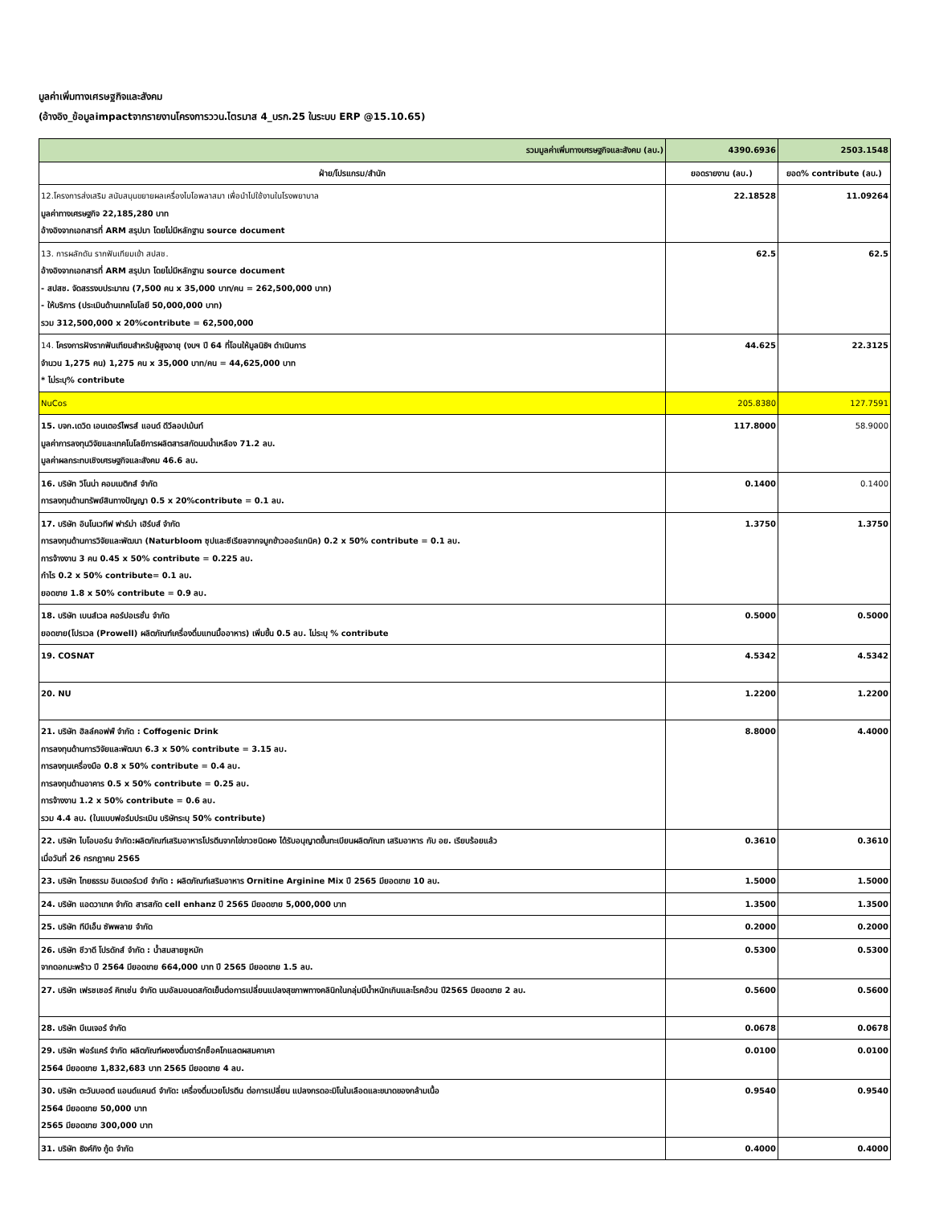มูลค่าเพิ่มทางเศรษฐกิจและสังคม
(อ้างอิง_ข้อมูลimpactจากรายงานโครงการววน.ไตรมาส 4_บรก.25 ในระบบ ERP @15.10.65)
| รวมมูลค่าเพิ่มทางเศรษฐกิจและสังคม (ลบ.) | 4390.6936 | 2503.1548 |
| ฝ่าย/โปรแกรม/สำนัก | ยอดรายงาน (ลบ.) | ยอด% contribute (ลบ.) |
| 12.โครงการส่งเสริม สนับสนุนขยายผลเครื่องไบโอพลาสมา เพื่อนำไปใช้งานในโรงพยาบาล มูลค่าทางเศรษฐกิจ 22,185,280 บาท อ้างอิงจากเอกสารที่ ARM สรุปมา โดยไม่มีหลักฐาน source document | 22.18528 | 11.09264 |
| 13. การผลักดัน รากฟันเทียมเข้า สปสช. อ้างอิงจากเอกสารที่ ARM สรุปมา โดยไม่มีหลักฐาน source document - สปสช. จัดสรรงบประมาณ (7,500 คน x 35,000 บาท/คน = 262,500,000 บาท) - ให้บริการ (ประเมินด้านเทคโนโลยี 50,000,000 บาท) รวม 312,500,000 x 20%contribute = 62,500,000 | 62.5 | 62.5 |
| 14. โครงการฝังรากฟันเทียมสำหรับผู้สูงอายุ (งบฯ ปี 64 ที่โอนให้มูลนิธิฯ ดำเนินการ จำนวน 1,275 คน) 1,275 คน x 35,000 บาท/คน = 44,625,000 บาท * ไม่ระบุ% contribute | 44.625 | 22.3125 |
| NuCos | 205.8380 | 127.7591 |
| 15. บจก.เดวิด เอนเตอร์ไพรส์ แอนด์ ดีวีลอปเม้นท์ มูลค่าการลงทุนวิจัยและเทคโนโลยีการผลิตสารสกัดนมน้ำเหลือง 71.2 ลบ. มูลค่าผลกระทบเชิงเศรษฐกิจและสังคม 46.6 ลบ. | 117.8000 | 58.9000 |
| 16. บริษัท วิโนน่า คอมเมติกส์ จำกัด การลงทุนด้านทรัพย์สินทางปัญญา 0.5 x 20%contribute = 0.1 ลบ. | 0.1400 | 0.1400 |
| 17. บริษัท อินโนเวทีฟ ฟาร์ม่า เฮิร์บส์ จำกัด การลงทุนด้านการวิจัยและพัฒนา (Naturbloom ซุปและซีเรียลจากจมูกข้าวออร์แกนิค) 0.2 x 50% contribute = 0.1 ลบ. การจ้างงาน 3 คน 0.45 x 50% contribute = 0.225 ลบ. กำไร 0.2 x 50% contribute= 0.1 ลบ. ยอดขาย 1.8 x 50% contribute = 0.9 ลบ. | 1.3750 | 1.3750 |
| 18. บริษัท เบนส์เวล คอร์ปอเรชั่น จำกัด ยอดขาย(โปรเวล (Prowell) ผลิตภัณฑ์เครื่องดื่มแทนมื้ออาหาร) เพิ่มขึ้น 0.5 ลบ. ไม่ระบุ % contribute | 0.5000 | 0.5000 |
| 19. COSNAT | 4.5342 | 4.5342 |
| 20. NU | 1.2200 | 1.2200 |
| 21. บริษัท ฮิลล์คอฟฟ์ จำกัด : Coffogenic Drink การลงทุนด้านการวิจัยและพัฒนา 6.3 x 50% contribute = 3.15 ลบ. การลงทุนเครื่องมือ 0.8 x 50% contribute = 0.4 ลบ. การลงทุนด้านอาคาร 0.5 x 50% contribute = 0.25 ลบ. การจ้างงาน 1.2 x 50% contribute = 0.6 ลบ. รวม 4.4 ลบ. (ในแบบฟอร์มประเมิน บริษัทระบุ 50% contribute) | 8.8000 | 4.4000 |
| 22. บริษัท ไบโอบอร์น จำกัด:ผลิตภัณฑ์เสริมอาหารโปรตีนจากไข่ขาวชนิดผง ได้รับอนุญาตขึ้นทะเบียนผลิตภัณฑ เสริมอาหาร กับ อย. เรียบร้อยแล้ว เมื่อวันที่ 26 กรกฎาคม 2565 | 0.3610 | 0.3610 |
| 23. บริษัท ไทยธรรม อินเตอร์เวย์ จำกัด : ผลิตภัณฑ์เสริมอาหาร Ornitine Arginine Mix ปี 2565 มียอดขาย 10 ลบ. | 1.5000 | 1.5000 |
| 24. บริษัท แอดวาเทค จำกัด สารสกัด cell enhanz ปี 2565 มียอดขาย 5,000,000 บาท | 1.3500 | 1.3500 |
| 25. บริษัท ทีบีเอ็น ซัพพลาย จำกัด | 0.2000 | 0.2000 |
| 26. บริษัท ชีวาดี โปรดักส์ จำกัด : น้ำสมสายชูหมัก จากดอกมะพร้าว ปี 2564 มียอดขาย 664,000 บาท ปี 2565 มียอดขาย 1.5 ลบ. | 0.5300 | 0.5300 |
| 27. บริษัท เฟรชเชอร์ คิทเช่น จำกัด นมอัลมอนดสกัดเย็นต่อการเปลี่ยนแปลงสุขภาพทางคลินิกในกลุ่มมีน้ำหนักเกินและโรคอ้วน ปี2565 มียอดขาย 2 ลบ. | 0.5600 | 0.5600 |
| 28. บริษัท บีเนเจอร์ จำกัด | 0.0678 | 0.0678 |
| 29. บริษัท ฟอร์แคร์ จำกัด ผลิตภัณฑ์ผงชงดื่มดาร์กช็อคโกแลตผสมคาเคา 2564 มียอดขาย 1,832,683 บาท 2565 มียอดขาย 4 ลบ. | 0.0100 | 0.0100 |
| 30. บริษัท ตะวันบอตต์ แอนด์แคนด์ จำกัด: เครื่องดื่มเวยโปรตีน ต่อการเปลี่ยน แปลงกรดอะมิโนในเลือดและขนาดของกล้ามเนื้อ 2564 มียอดขาย 50,000 บาท 2565 มียอดขาย 300,000 บาท | 0.9540 | 0.9540 |
| 31. บริษัท ธิงค์กิง กู้ด จำกัด | 0.4000 | 0.4000 |